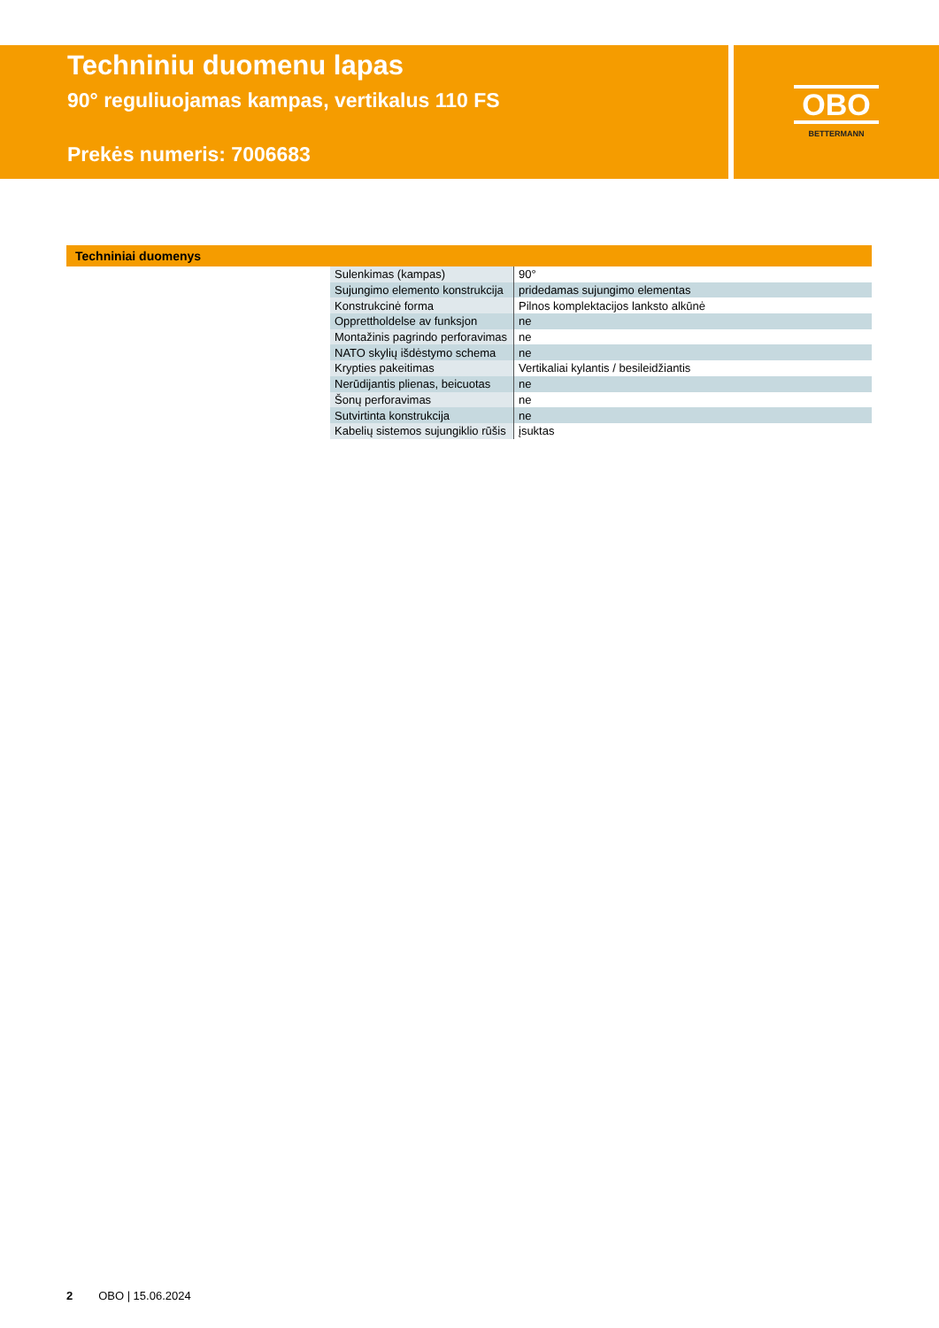Techniniu duomenu lapas
90° reguliuojamas kampas, vertikalus 110 FS
Prekės numeris: 7006683
OBO
BETTERMANN
Techniniai duomenys
| Sulenkimas (kampas) | 90° |
| Sujungimo elemento konstrukcija | pridedamas sujungimo elementas |
| Konstrukcinė forma | Pilnos komplektacijos lanksto alkūnė |
| Opprettholdelse av funksjon | ne |
| Montažinis pagrindo perforavimas | ne |
| NATO skylių išdėstymo schema | ne |
| Krypties pakeitimas | Vertikaliai kylantis / besileidžiantis |
| Nerūdijantis plienas, beicuotas | ne |
| Šonų perforavimas | ne |
| Sutvirtinta konstrukcija | ne |
| Kabelių sistemos sujungiklio rūšis | įsuktas |
2 OBO | 15.06.2024